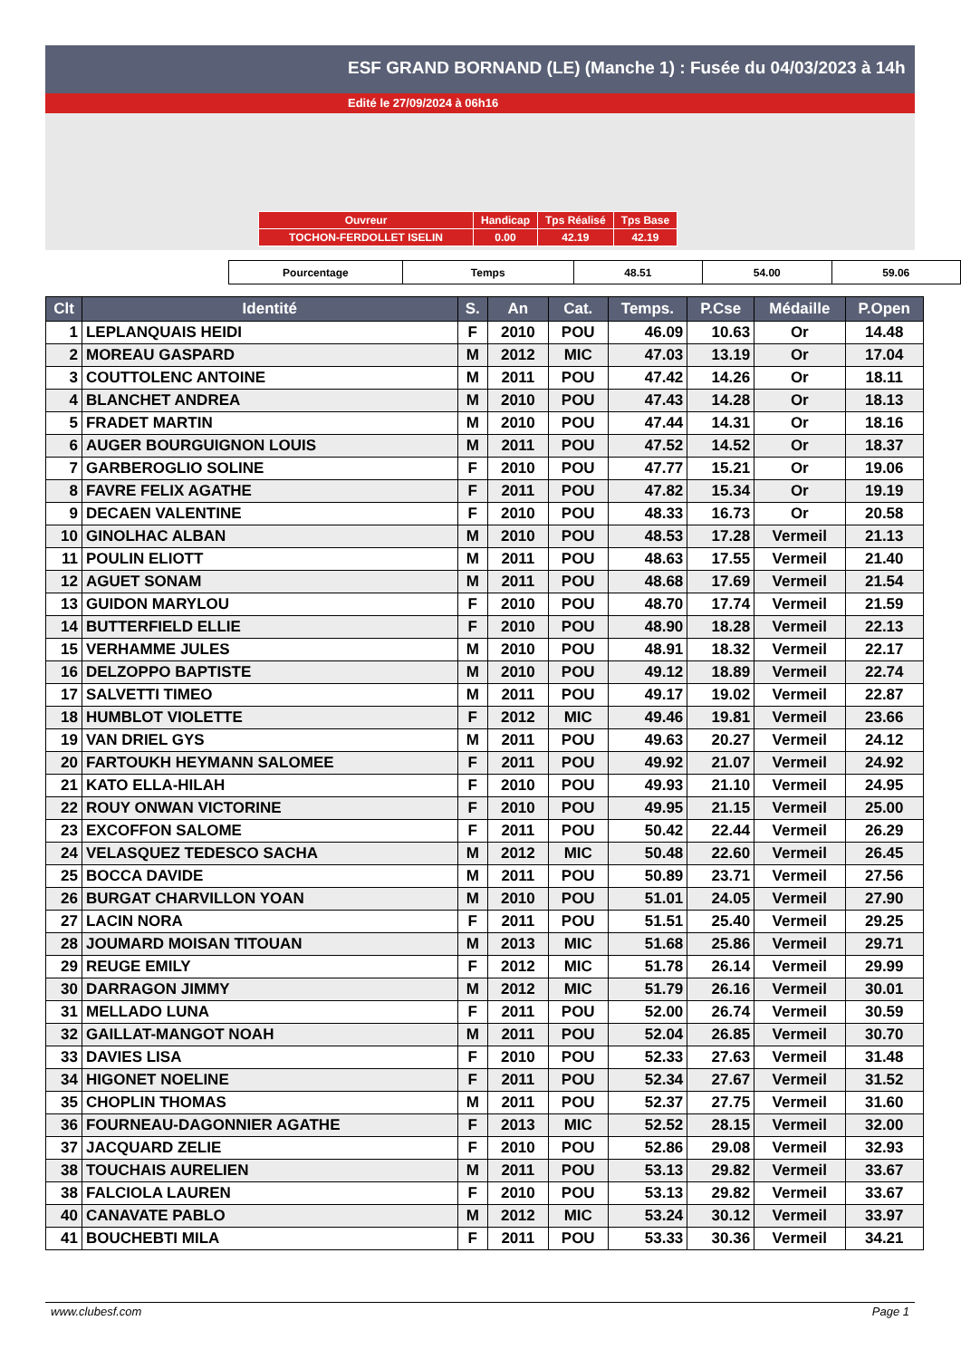ESF GRAND BORNAND (LE) (Manche 1) : Fusée du 04/03/2023 à 14h
Edité le 27/09/2024 à 06h16
| Ouvreur | Handicap | Tps Réalisé | Tps Base |
| TOCHON-FERDOLLET ISELIN | 0.00 | 42.19 | 42.19 |
| Pourcentage | Temps | 48.51 | 54.00 | 59.06 |
| Clt | Identité | S. | An | Cat. | Temps. | P.Cse | Médaille | P.Open |
| --- | --- | --- | --- | --- | --- | --- | --- | --- |
| 1 | LEPLANQUAIS HEIDI | F | 2010 | POU | 46.09 | 10.63 | Or | 14.48 |
| 2 | MOREAU GASPARD | M | 2012 | MIC | 47.03 | 13.19 | Or | 17.04 |
| 3 | COUTTOLENC ANTOINE | M | 2011 | POU | 47.42 | 14.26 | Or | 18.11 |
| 4 | BLANCHET ANDREA | M | 2010 | POU | 47.43 | 14.28 | Or | 18.13 |
| 5 | FRADET MARTIN | M | 2010 | POU | 47.44 | 14.31 | Or | 18.16 |
| 6 | AUGER BOURGUIGNON LOUIS | M | 2011 | POU | 47.52 | 14.52 | Or | 18.37 |
| 7 | GARBEROGLIO SOLINE | F | 2010 | POU | 47.77 | 15.21 | Or | 19.06 |
| 8 | FAVRE FELIX AGATHE | F | 2011 | POU | 47.82 | 15.34 | Or | 19.19 |
| 9 | DECAEN VALENTINE | F | 2010 | POU | 48.33 | 16.73 | Or | 20.58 |
| 10 | GINOLHAC ALBAN | M | 2010 | POU | 48.53 | 17.28 | Vermeil | 21.13 |
| 11 | POULIN ELIOTT | M | 2011 | POU | 48.63 | 17.55 | Vermeil | 21.40 |
| 12 | AGUET SONAM | M | 2011 | POU | 48.68 | 17.69 | Vermeil | 21.54 |
| 13 | GUIDON MARYLOU | F | 2010 | POU | 48.70 | 17.74 | Vermeil | 21.59 |
| 14 | BUTTERFIELD ELLIE | F | 2010 | POU | 48.90 | 18.28 | Vermeil | 22.13 |
| 15 | VERHAMME JULES | M | 2010 | POU | 48.91 | 18.32 | Vermeil | 22.17 |
| 16 | DELZOPPO BAPTISTE | M | 2010 | POU | 49.12 | 18.89 | Vermeil | 22.74 |
| 17 | SALVETTI TIMEO | M | 2011 | POU | 49.17 | 19.02 | Vermeil | 22.87 |
| 18 | HUMBLOT VIOLETTE | F | 2012 | MIC | 49.46 | 19.81 | Vermeil | 23.66 |
| 19 | VAN DRIEL GYS | M | 2011 | POU | 49.63 | 20.27 | Vermeil | 24.12 |
| 20 | FARTOUKH HEYMANN SALOMEE | F | 2011 | POU | 49.92 | 21.07 | Vermeil | 24.92 |
| 21 | KATO ELLA-HILAH | F | 2010 | POU | 49.93 | 21.10 | Vermeil | 24.95 |
| 22 | ROUY ONWAN VICTORINE | F | 2010 | POU | 49.95 | 21.15 | Vermeil | 25.00 |
| 23 | EXCOFFON SALOME | F | 2011 | POU | 50.42 | 22.44 | Vermeil | 26.29 |
| 24 | VELASQUEZ TEDESCO SACHA | M | 2012 | MIC | 50.48 | 22.60 | Vermeil | 26.45 |
| 25 | BOCCA DAVIDE | M | 2011 | POU | 50.89 | 23.71 | Vermeil | 27.56 |
| 26 | BURGAT CHARVILLON YOAN | M | 2010 | POU | 51.01 | 24.05 | Vermeil | 27.90 |
| 27 | LACIN NORA | F | 2011 | POU | 51.51 | 25.40 | Vermeil | 29.25 |
| 28 | JOUMARD MOISAN TITOUAN | M | 2013 | MIC | 51.68 | 25.86 | Vermeil | 29.71 |
| 29 | REUGE EMILY | F | 2012 | MIC | 51.78 | 26.14 | Vermeil | 29.99 |
| 30 | DARRAGON JIMMY | M | 2012 | MIC | 51.79 | 26.16 | Vermeil | 30.01 |
| 31 | MELLADO LUNA | F | 2011 | POU | 52.00 | 26.74 | Vermeil | 30.59 |
| 32 | GAILLAT-MANGOT NOAH | M | 2011 | POU | 52.04 | 26.85 | Vermeil | 30.70 |
| 33 | DAVIES LISA | F | 2010 | POU | 52.33 | 27.63 | Vermeil | 31.48 |
| 34 | HIGONET NOELINE | F | 2011 | POU | 52.34 | 27.67 | Vermeil | 31.52 |
| 35 | CHOPLIN THOMAS | M | 2011 | POU | 52.37 | 27.75 | Vermeil | 31.60 |
| 36 | FOURNEAU-DAGONNIER AGATHE | F | 2013 | MIC | 52.52 | 28.15 | Vermeil | 32.00 |
| 37 | JACQUARD ZELIE | F | 2010 | POU | 52.86 | 29.08 | Vermeil | 32.93 |
| 38 | TOUCHAIS AURELIEN | M | 2011 | POU | 53.13 | 29.82 | Vermeil | 33.67 |
| 38 | FALCIOLA LAUREN | F | 2010 | POU | 53.13 | 29.82 | Vermeil | 33.67 |
| 40 | CANAVATE PABLO | M | 2012 | MIC | 53.24 | 30.12 | Vermeil | 33.97 |
| 41 | BOUCHEBTI MILA | F | 2011 | POU | 53.33 | 30.36 | Vermeil | 34.21 |
www.clubesf.com Page 1